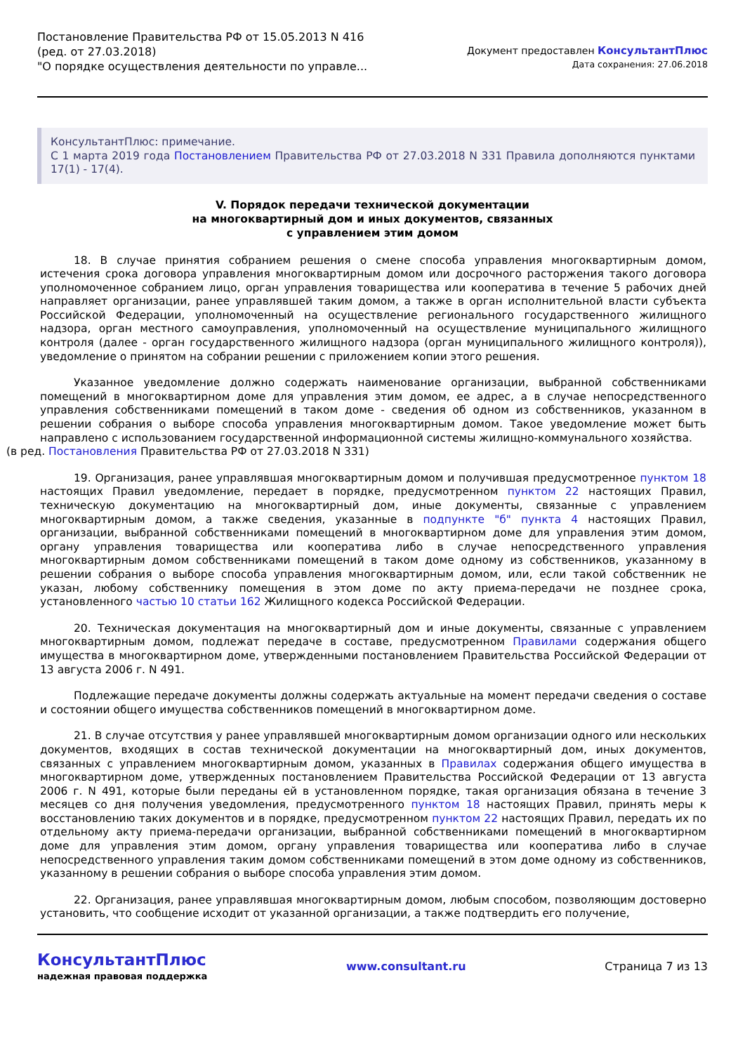Постановление Правительства РФ от 15.05.2013 N 416
(ред. от 27.03.2018)
"О порядке осуществления деятельности по управле...
Документ предоставлен КонсультантПлюс
Дата сохранения: 27.06.2018
КонсультантПлюс: примечание.
С 1 марта 2019 года Постановлением Правительства РФ от 27.03.2018 N 331 Правила дополняются пунктами 17(1) - 17(4).
V. Порядок передачи технической документации
на многоквартирный дом и иных документов, связанных
с управлением этим домом
18. В случае принятия собранием решения о смене способа управления многоквартирным домом, истечения срока договора управления многоквартирным домом или досрочного расторжения такого договора уполномоченное собранием лицо, орган управления товарищества или кооператива в течение 5 рабочих дней направляет организации, ранее управлявшей таким домом, а также в орган исполнительной власти субъекта Российской Федерации, уполномоченный на осуществление регионального государственного жилищного надзора, орган местного самоуправления, уполномоченный на осуществление муниципального жилищного контроля (далее - орган государственного жилищного надзора (орган муниципального жилищного контроля)), уведомление о принятом на собрании решении с приложением копии этого решения.
Указанное уведомление должно содержать наименование организации, выбранной собственниками помещений в многоквартирном доме для управления этим домом, ее адрес, а в случае непосредственного управления собственниками помещений в таком доме - сведения об одном из собственников, указанном в решении собрания о выборе способа управления многоквартирным домом. Такое уведомление может быть направлено с использованием государственной информационной системы жилищно-коммунального хозяйства.
(в ред. Постановления Правительства РФ от 27.03.2018 N 331)
19. Организация, ранее управлявшая многоквартирным домом и получившая предусмотренное пунктом 18 настоящих Правил уведомление, передает в порядке, предусмотренном пунктом 22 настоящих Правил, техническую документацию на многоквартирный дом, иные документы, связанные с управлением многоквартирным домом, а также сведения, указанные в подпункте "б" пункта 4 настоящих Правил, организации, выбранной собственниками помещений в многоквартирном доме для управления этим домом, органу управления товарищества или кооператива либо в случае непосредственного управления многоквартирным домом собственниками помещений в таком доме одному из собственников, указанному в решении собрания о выборе способа управления многоквартирным домом, или, если такой собственник не указан, любому собственнику помещения в этом доме по акту приема-передачи не позднее срока, установленного частью 10 статьи 162 Жилищного кодекса Российской Федерации.
20. Техническая документация на многоквартирный дом и иные документы, связанные с управлением многоквартирным домом, подлежат передаче в составе, предусмотренном Правилами содержания общего имущества в многоквартирном доме, утвержденными постановлением Правительства Российской Федерации от 13 августа 2006 г. N 491.
Подлежащие передаче документы должны содержать актуальные на момент передачи сведения о составе и состоянии общего имущества собственников помещений в многоквартирном доме.
21. В случае отсутствия у ранее управлявшей многоквартирным домом организации одного или нескольких документов, входящих в состав технической документации на многоквартирный дом, иных документов, связанных с управлением многоквартирным домом, указанных в Правилах содержания общего имущества в многоквартирном доме, утвержденных постановлением Правительства Российской Федерации от 13 августа 2006 г. N 491, которые были переданы ей в установленном порядке, такая организация обязана в течение 3 месяцев со дня получения уведомления, предусмотренного пунктом 18 настоящих Правил, принять меры к восстановлению таких документов и в порядке, предусмотренном пунктом 22 настоящих Правил, передать их по отдельному акту приема-передачи организации, выбранной собственниками помещений в многоквартирном доме для управления этим домом, органу управления товарищества или кооператива либо в случае непосредственного управления таким домом собственниками помещений в этом доме одному из собственников, указанному в решении собрания о выборе способа управления этим домом.
22. Организация, ранее управлявшая многоквартирным домом, любым способом, позволяющим достоверно установить, что сообщение исходит от указанной организации, а также подтвердить его получение,
КонсультантПлюс
надежная правовая поддержка
www.consultant.ru Страница 7 из 13